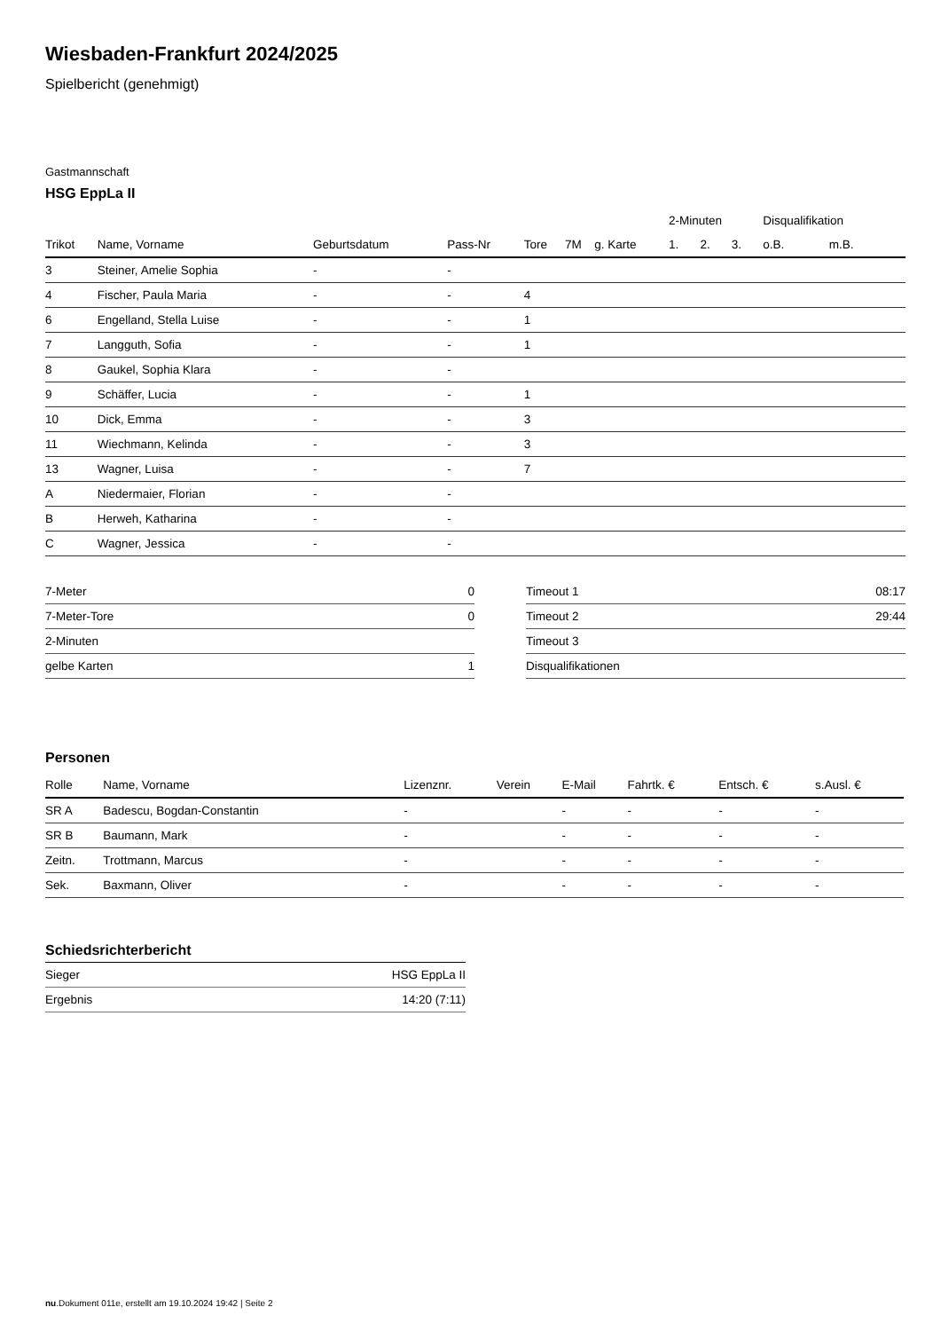Wiesbaden-Frankfurt 2024/2025
Spielbericht (genehmigt)
Gastmannschaft
HSG EppLa II
| | | | | | | | 2-Minuten | | | Disqualifikation | |
| --- | --- | --- | --- | --- | --- | --- | --- | --- | --- | --- | --- |
| Trikot | Name, Vorname | Geburtsdatum | Pass-Nr | Tore | 7M | g. Karte | 1. | 2. | 3. | o.B. | m.B. |
| 3 | Steiner, Amelie Sophia | - | - | | | | | | | | |
| 4 | Fischer, Paula Maria | - | - | 4 | | | | | | | |
| 6 | Engelland, Stella Luise | - | - | 1 | | | | | | | |
| 7 | Langguth, Sofia | - | - | 1 | | | | | | | |
| 8 | Gaukel, Sophia Klara | - | - | | | | | | | | |
| 9 | Schäffer, Lucia | - | - | 1 | | | | | | | |
| 10 | Dick, Emma | - | - | 3 | | | | | | | |
| 11 | Wiechmann, Kelinda | - | - | 3 | | | | | | | |
| 13 | Wagner, Luisa | - | - | 7 | | | | | | | |
| A | Niedermaier, Florian | - | - | | | | | | | | |
| B | Herweh, Katharina | - | - | | | | | | | | |
| C | Wagner, Jessica | - | - | | | | | | | | |
| 7-Meter | 0 |
| 7-Meter-Tore | 0 |
| 2-Minuten | |
| gelbe Karten | 1 |
| Timeout 1 | 08:17 |
| Timeout 2 | 29:44 |
| Timeout 3 | |
| Disqualifikationen | |
Personen
| Rolle | Name, Vorname | Lizenznr. | Verein | E-Mail | Fahrtk. € | Entsch. € | s.Ausl. € |
| --- | --- | --- | --- | --- | --- | --- | --- |
| SR A | Badescu, Bogdan-Constantin | - | | - | - | - | - |
| SR B | Baumann, Mark | - | | - | - | - | - |
| Zeitn. | Trottmann, Marcus | - | | - | - | - | - |
| Sek. | Baxmann, Oliver | - | | - | - | - | - |
Schiedsrichterbericht
| Sieger | HSG EppLa II |
| Ergebnis | 14:20 (7:11) |
nu.Dokument 011e, erstellt am 19.10.2024 19:42 | Seite 2